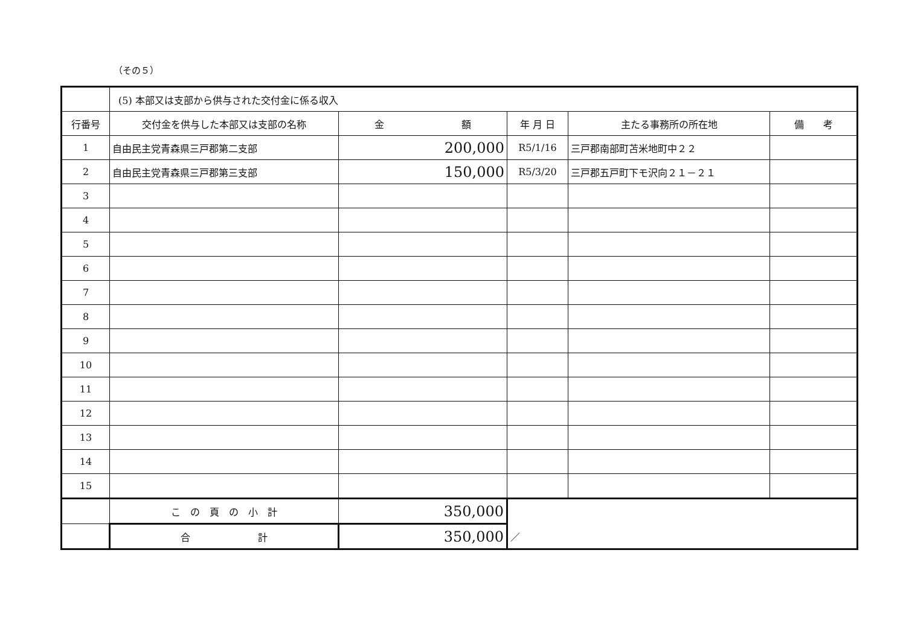（その５）
| | (5) 本部又は支部から供与された交付金に係る収入 | | | | |
| 行番号 | 交付金を供与した本部又は支部の名称 | 金 額 | 年 月 日 | 主たる事務所の所在地 | 備 考 |
| 1 | 自由民主党青森県三戸郡第二支部 | 200,000 | R5/1/16 | 三戸郡南部町苫米地町中２２ | |
| 2 | 自由民主党青森県三戸郡第三支部 | 150,000 | R5/3/20 | 三戸郡五戸町下モ沢向２１－２１ | |
| 3 | | | | | |
| 4 | | | | | |
| 5 | | | | | |
| 6 | | | | | |
| 7 | | | | | |
| 8 | | | | | |
| 9 | | | | | |
| 10 | | | | | |
| 11 | | | | | |
| 12 | | | | | |
| 13 | | | | | |
| 14 | | | | | |
| 15 | | | | | |
| | こ の 頁 の 小 計 | 350,000 | | | |
| | 合 計 | 350,000 | ／ | | |